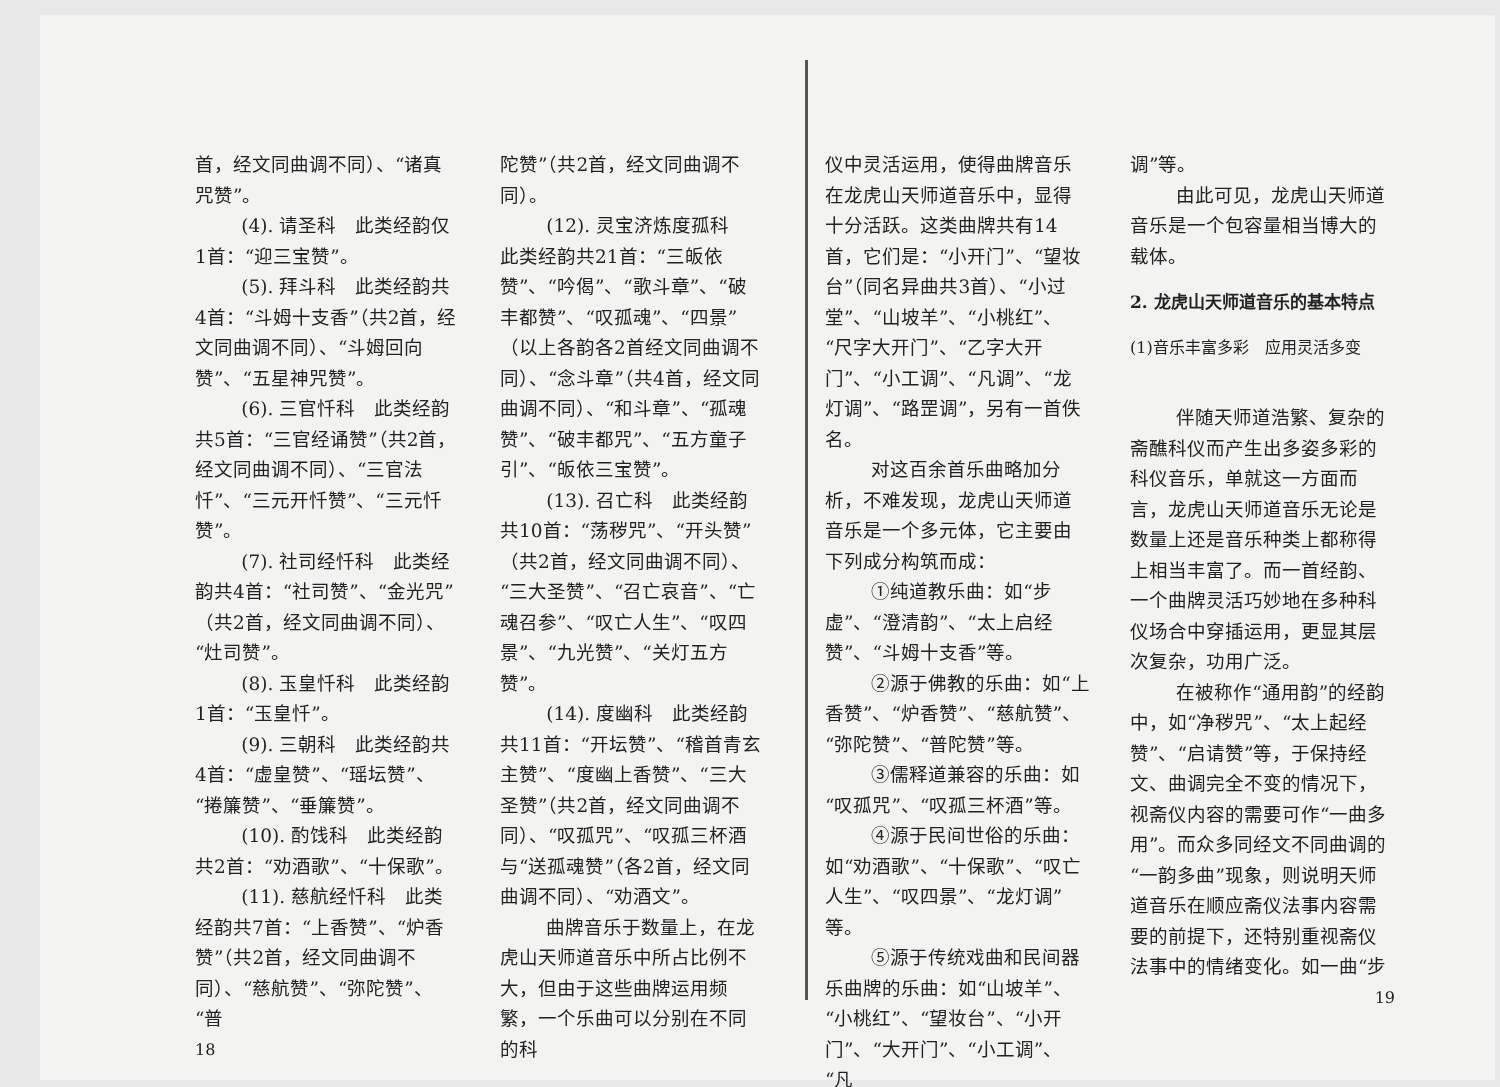首，经文同曲调不同）、“诸真咒赞”。
(4). 请圣科　此类经韵仅1首：“迎三宝赞”。
(5). 拜斗科　此类经韵共4首：“斗姆十支香”（共2首，经文同曲调不同）、“斗姆回向赞”、“五星神咒赞”。
(6). 三官忏科　此类经韵共5首：“三官经诵赞”（共2首，经文同曲调不同）、“三官法忏”、“三元开忏赞”、“三元忏赞”。
(7). 社司经忏科　此类经韵共4首：“社司赞”、“金光咒”（共2首，经文同曲调不同）、“灶司赞”。
(8). 玉皇忏科　此类经韵1首：“玉皇忏”。
(9). 三朝科　此类经韵共4首：“虚皇赞”、“瑶坛赞”、“捲簾赞”、“垂簾赞”。
(10). 酌饯科　此类经韵共2首：“劝酒歌”、“十保歌”。
(11). 慈航经忏科　此类经韵共7首：“上香赞”、“炉香赞”（共2首，经文同曲调不同）、“慈航赞”、“弥陀赞”、“普
18
陀赞”（共2首，经文同曲调不同）。
(12). 灵宝济炼度孤科　此类经韵共21首：“三皈依赞”、“吟偈”、“歌斗章”、“破丰都赞”、“叹孤魂”、“四景”（以上各韵各2首经文同曲调不同）、“念斗章”（共4首，经文同曲调不同）、“和斗章”、“孤魂赞”、“破丰都咒”、“五方童子引”、“皈依三宝赞”。
(13). 召亡科　此类经韵共10首：“荡秽咒”、“开头赞”（共2首，经文同曲调不同）、“三大圣赞”、“召亡哀音”、“亡魂召参”、“叹亡人生”、“叹四景”、“九光赞”、“关灯五方赞”。
(14). 度幽科　此类经韵共11首：“开坛赞”、“稽首青玄主赞”、“度幽上香赞”、“三大圣赞”（共2首，经文同曲调不同）、“叹孤咒”、“叹孤三杯酒与“送孤魂赞”（各2首，经文同曲调不同）、“劝酒文”。
曲牌音乐于数量上，在龙虎山天师道音乐中所占比例不大，但由于这些曲牌运用频繁，一个乐曲可以分别在不同的科
仪中灵活运用，使得曲牌音乐在龙虎山天师道音乐中，显得十分活跃。这类曲牌共有14首，它们是：“小开门”、“望妆台”（同名异曲共3首）、“小过堂”、“山坡羊”、“小桃红”、“尺字大开门”、“乙字大开门”、“小工调”、“凡调”、“龙灯调”、“路罡调”，另有一首佚名。
对这百余首乐曲略加分析，不难发现，龙虎山天师道音乐是一个多元体，它主要由下列成分构筑而成：
①纯道教乐曲：如“步虚”、“澄清韵”、“太上启经赞”、“斗姆十支香”等。
②源于佛教的乐曲：如“上香赞”、“炉香赞”、“慈航赞”、“弥陀赞”、“普陀赞”等。
③儒释道兼容的乐曲：如“叹孤咒”、“叹孤三杯酒”等。
④源于民间世俗的乐曲：如“劝酒歌”、“十保歌”、“叹亡人生”、“叹四景”、“龙灯调”等。
⑤源于传统戏曲和民间器乐曲牌的乐曲：如“山坡羊”、“小桃红”、“望妆台”、“小开门”、“大开门”、“小工调”、“凡
调”等。
由此可见，龙虎山天师道音乐是一个包容量相当博大的载体。
2. 龙虎山天师道音乐的基本特点
(1)音乐丰富多彩　应用灵活多变
伴随天师道浩繁、复杂的斋醮科仪而产生出多姿多彩的科仪音乐，单就这一方面而言，龙虎山天师道音乐无论是数量上还是音乐种类上都称得上相当丰富了。而一首经韵、一个曲牌灵活巧妙地在多种科仪场合中穿插运用，更显其层次复杂，功用广泛。
在被称作“通用韵”的经韵中，如“净秽咒”、“太上起经赞”、“启请赞”等，于保持经文、曲调完全不变的情况下，视斋仪内容的需要可作“一曲多用”。而众多同经文不同曲调的“一韵多曲”现象，则说明天师道音乐在顺应斋仪法事内容需要的前提下，还特别重视斋仪法事中的情绪变化。如一曲“步
19